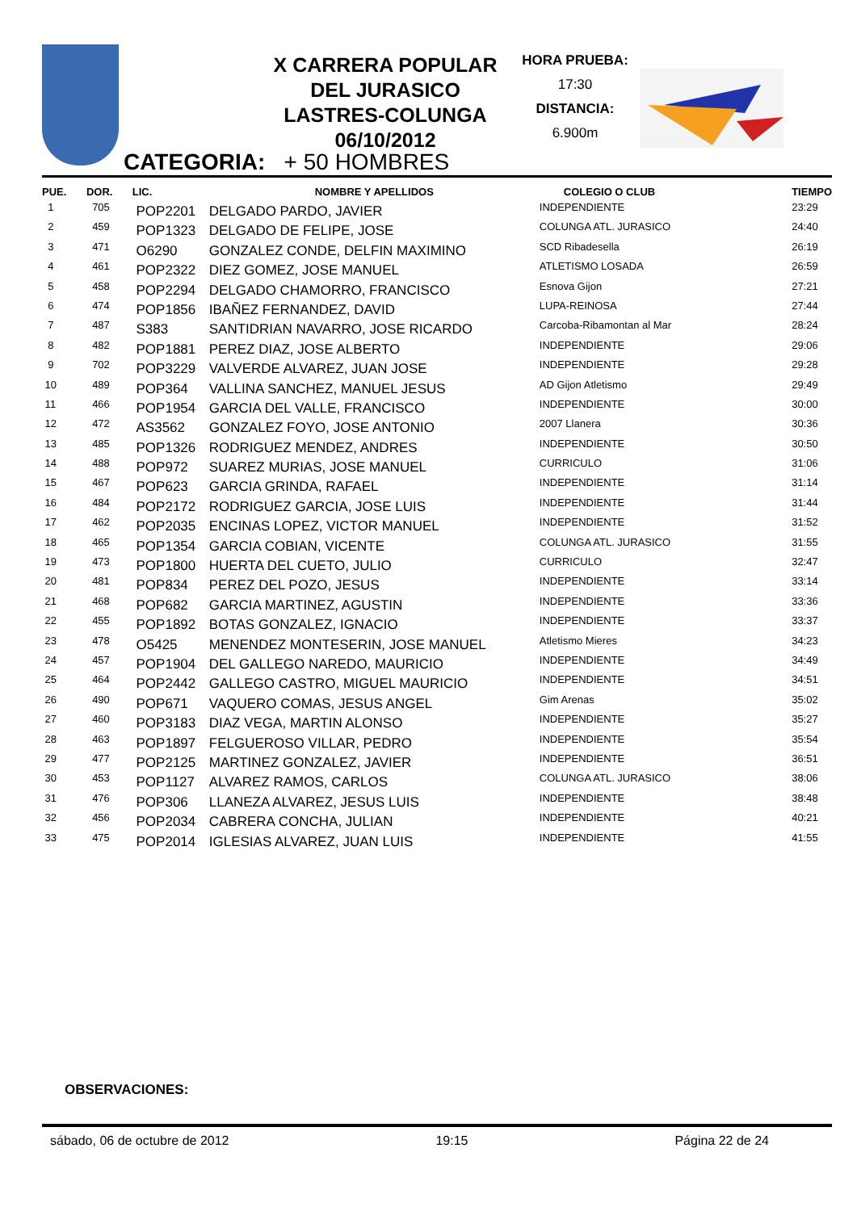X CARRERA POPULAR
DEL JURASICO
LASTRES-COLUNGA
06/10/2012
HORA PRUEBA:
17:30
DISTANCIA:
6.900m
CATEGORIA: + 50 HOMBRES
| PUE. | DOR. | LIC. | NOMBRE Y APELLIDOS | COLEGIO O CLUB | TIEMPO |
| --- | --- | --- | --- | --- | --- |
| 1 | 705 | POP2201 | DELGADO PARDO, JAVIER | INDEPENDIENTE | 23:29 |
| 2 | 459 | POP1323 | DELGADO DE FELIPE, JOSE | COLUNGA ATL. JURASICO | 24:40 |
| 3 | 471 | O6290 | GONZALEZ CONDE, DELFIN MAXIMINO | SCD Ribadesella | 26:19 |
| 4 | 461 | POP2322 | DIEZ GOMEZ, JOSE MANUEL | ATLETISMO LOSADA | 26:59 |
| 5 | 458 | POP2294 | DELGADO CHAMORRO, FRANCISCO | Esnova Gijon | 27:21 |
| 6 | 474 | POP1856 | IBAÑEZ FERNANDEZ, DAVID | LUPA-REINOSA | 27:44 |
| 7 | 487 | S383 | SANTIDRIAN NAVARRO, JOSE RICARDO | Carcoba-Ribamontan al Mar | 28:24 |
| 8 | 482 | POP1881 | PEREZ DIAZ, JOSE ALBERTO | INDEPENDIENTE | 29:06 |
| 9 | 702 | POP3229 | VALVERDE ALVAREZ, JUAN JOSE | INDEPENDIENTE | 29:28 |
| 10 | 489 | POP364 | VALLINA SANCHEZ, MANUEL JESUS | AD Gijon Atletismo | 29:49 |
| 11 | 466 | POP1954 | GARCIA DEL VALLE, FRANCISCO | INDEPENDIENTE | 30:00 |
| 12 | 472 | AS3562 | GONZALEZ FOYO, JOSE ANTONIO | 2007 Llanera | 30:36 |
| 13 | 485 | POP1326 | RODRIGUEZ MENDEZ, ANDRES | INDEPENDIENTE | 30:50 |
| 14 | 488 | POP972 | SUAREZ MURIAS, JOSE MANUEL | CURRICULO | 31:06 |
| 15 | 467 | POP623 | GARCIA GRINDA, RAFAEL | INDEPENDIENTE | 31:14 |
| 16 | 484 | POP2172 | RODRIGUEZ GARCIA, JOSE LUIS | INDEPENDIENTE | 31:44 |
| 17 | 462 | POP2035 | ENCINAS LOPEZ, VICTOR MANUEL | INDEPENDIENTE | 31:52 |
| 18 | 465 | POP1354 | GARCIA COBIAN, VICENTE | COLUNGA ATL. JURASICO | 31:55 |
| 19 | 473 | POP1800 | HUERTA DEL CUETO, JULIO | CURRICULO | 32:47 |
| 20 | 481 | POP834 | PEREZ DEL POZO, JESUS | INDEPENDIENTE | 33:14 |
| 21 | 468 | POP682 | GARCIA MARTINEZ, AGUSTIN | INDEPENDIENTE | 33:36 |
| 22 | 455 | POP1892 | BOTAS GONZALEZ, IGNACIO | INDEPENDIENTE | 33:37 |
| 23 | 478 | O5425 | MENENDEZ MONTESERIN, JOSE MANUEL | Atletismo Mieres | 34:23 |
| 24 | 457 | POP1904 | DEL GALLEGO NAREDO, MAURICIO | INDEPENDIENTE | 34:49 |
| 25 | 464 | POP2442 | GALLEGO CASTRO, MIGUEL MAURICIO | INDEPENDIENTE | 34:51 |
| 26 | 490 | POP671 | VAQUERO COMAS, JESUS ANGEL | Gim Arenas | 35:02 |
| 27 | 460 | POP3183 | DIAZ VEGA, MARTIN ALONSO | INDEPENDIENTE | 35:27 |
| 28 | 463 | POP1897 | FELGUEROSO VILLAR, PEDRO | INDEPENDIENTE | 35:54 |
| 29 | 477 | POP2125 | MARTINEZ GONZALEZ, JAVIER | INDEPENDIENTE | 36:51 |
| 30 | 453 | POP1127 | ALVAREZ RAMOS, CARLOS | COLUNGA ATL. JURASICO | 38:06 |
| 31 | 476 | POP306 | LLANEZA ALVAREZ, JESUS LUIS | INDEPENDIENTE | 38:48 |
| 32 | 456 | POP2034 | CABRERA CONCHA, JULIAN | INDEPENDIENTE | 40:21 |
| 33 | 475 | POP2014 | IGLESIAS ALVAREZ, JUAN LUIS | INDEPENDIENTE | 41:55 |
OBSERVACIONES:
sábado, 06 de octubre de 2012 19:15 Página 22 de 24